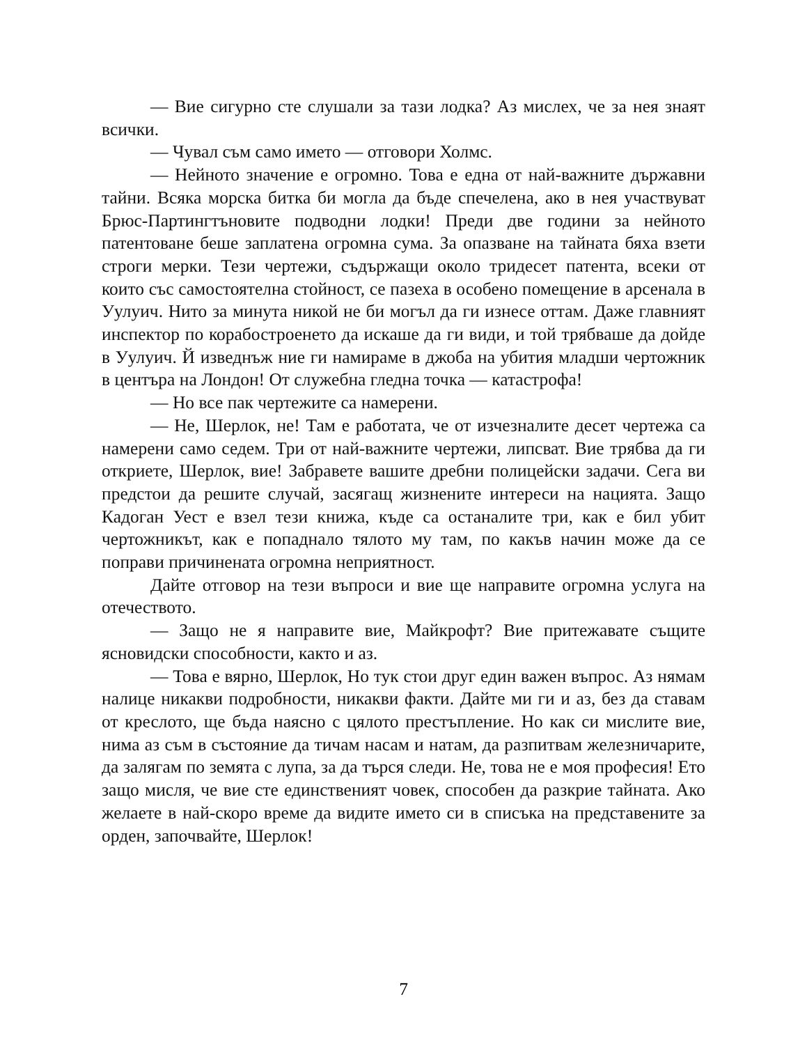— Вие сигурно сте слушали за тази лодка? Аз мислех, че за нея знаят всички.
— Чувал съм само името — отговори Холмс.
— Нейното значение е огромно. Това е една от най-важните държавни тайни. Всяка морска битка би могла да бъде спечелена, ако в нея участвуват Брюс-Партингтъновите подводни лодки! Преди две години за нейното патентоване беше заплатена огромна сума. За опазване на тайната бяха взети строги мерки. Тези чертежи, съдържащи около тридесет патента, всеки от които със самостоятелна стойност, се пазеха в особено помещение в арсенала в Уулуич. Нито за минута никой не би могъл да ги изнесе оттам. Даже главният инспектор по корабостроенето да искаше да ги види, и той трябваше да дойде в Уулуич. Й изведнъж ние ги намираме в джоба на убития младши чертожник в центъра на Лондон! От служебна гледна точка — катастрофа!
— Но все пак чертежите са намерени.
— Не, Шерлок, не! Там е работата, че от изчезналите десет чертежа са намерени само седем. Три от най-важните чертежи, липсват. Вие трябва да ги откриете, Шерлок, вие! Забравете вашите дребни полицейски задачи. Сега ви предстои да решите случай, засягащ жизнените интереси на нацията. Защо Кадоган Уест е взел тези книжа, къде са останалите три, как е бил убит чертожникът, как е попаднало тялото му там, по какъв начин може да се поправи причинената огромна неприятност.
Дайте отговор на тези въпроси и вие ще направите огромна услуга на отечеството.
— Защо не я направите вие, Майкрофт? Вие притежавате същите ясновидски способности, както и аз.
— Това е вярно, Шерлок, Но тук стои друг един важен въпрос. Аз нямам налице никакви подробности, никакви факти. Дайте ми ги и аз, без да ставам от креслото, ще бъда наясно с цялото престъпление. Но как си мислите вие, нима аз съм в състояние да тичам насам и натам, да разпитвам железничарите, да залягам по земята с лупа, за да търся следи. Не, това не е моя професия! Ето защо мисля, че вие сте единственият човек, способен да разкрие тайната. Ако желаете в най-скоро време да видите името си в списъка на представените за орден, започвайте, Шерлок!
7